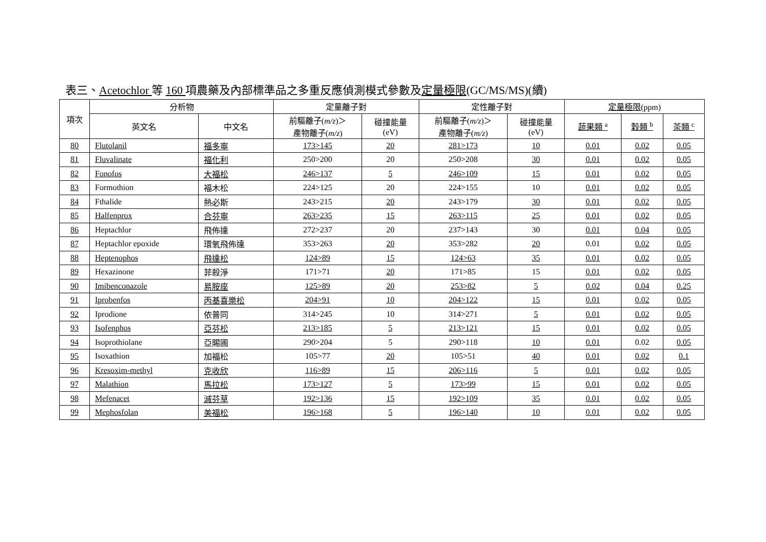表三、Acetochlor 等 160 項農藥及內部標準品之多重反應偵測模式參數及定量極限(GC/MS/MS)(續)
| 項次 | 分析物 | | 定量離子對 | | 定性離子對 | | 定量極限 (ppm) | | |
| --- | --- | --- | --- | --- | --- | --- | --- | --- | --- |
| | 英文名 | 中文名 | 前驅離子( m/z )＞ 產物離子( m/z ) | 碰撞能量 (eV) | 前驅離子( m/z )＞ 產物離子( m/z ) | 碰撞能量 (eV) | 蔬果類 <sup>a</sup> | 穀類 <sup>b</sup> | 茶類 <sup>c</sup> |
| 80 | Flutolanil | 福多寧 | 173>145 | 20 | 281>173 | 10 | 0.01 | 0.02 | 0.05 |
| 81 | Fluvalinate | 福化利 | 250>200 | 20 | 250>208 | 30 | 0.01 | 0.02 | 0.05 |
| 82 | Fonofos | 大福松 | 246>137 | 5 | 246>109 | 15 | 0.01 | 0.02 | 0.05 |
| 83 | Formothion | 福木松 | 224>125 | 20 | 224>155 | 10 | 0.01 | 0.02 | 0.05 |
| 84 | Fthalide | 熱必斯 | 243>215 | 20 | 243>179 | 30 | 0.01 | 0.02 | 0.05 |
| 85 | Halfenprox | 合芬寧 | 263>235 | 15 | 263>115 | 25 | 0.01 | 0.02 | 0.05 |
| 86 | Heptachlor | 飛佈達 | 272>237 | 20 | 237>143 | 30 | 0.01 | 0.04 | 0.05 |
| 87 | Heptachlor epoxide | 環氧飛佈達 | 353>263 | 20 | 353>282 | 20 | 0.01 | 0.02 | 0.05 |
| 88 | Heptenophos | 飛達松 | 124>89 | 15 | 124>63 | 35 | 0.01 | 0.02 | 0.05 |
| 89 | Hexazinone | 菲殺淨 | 171>71 | 20 | 171>85 | 15 | 0.01 | 0.02 | 0.05 |
| 90 | Imibenconazole | 易胺座 | 125>89 | 20 | 253>82 | 5 | 0.02 | 0.04 | 0.25 |
| 91 | Iprobenfos | 丙基喜樂松 | 204>91 | 10 | 204>122 | 15 | 0.01 | 0.02 | 0.05 |
| 92 | Iprodione | 依普同 | 314>245 | 10 | 314>271 | 5 | 0.01 | 0.02 | 0.05 |
| 93 | Isofenphos | 亞芬松 | 213>185 | 5 | 213>121 | 15 | 0.01 | 0.02 | 0.05 |
| 94 | Isoprothiolane | 亞賜圃 | 290>204 | 5 | 290>118 | 10 | 0.01 | 0.02 | 0.05 |
| 95 | Isoxathion | 加福松 | 105>77 | 20 | 105>51 | 40 | 0.01 | 0.02 | 0.1 |
| 96 | Kresoxim-methyl | 克收欣 | 116>89 | 15 | 206>116 | 5 | 0.01 | 0.02 | 0.05 |
| 97 | Malathion | 馬拉松 | 173>127 | 5 | 173>99 | 15 | 0.01 | 0.02 | 0.05 |
| 98 | Mefenacet | 滅芬草 | 192>136 | 15 | 192>109 | 35 | 0.01 | 0.02 | 0.05 |
| 99 | Mephosfolan | 美福松 | 196>168 | 5 | 196>140 | 10 | 0.01 | 0.02 | 0.05 |